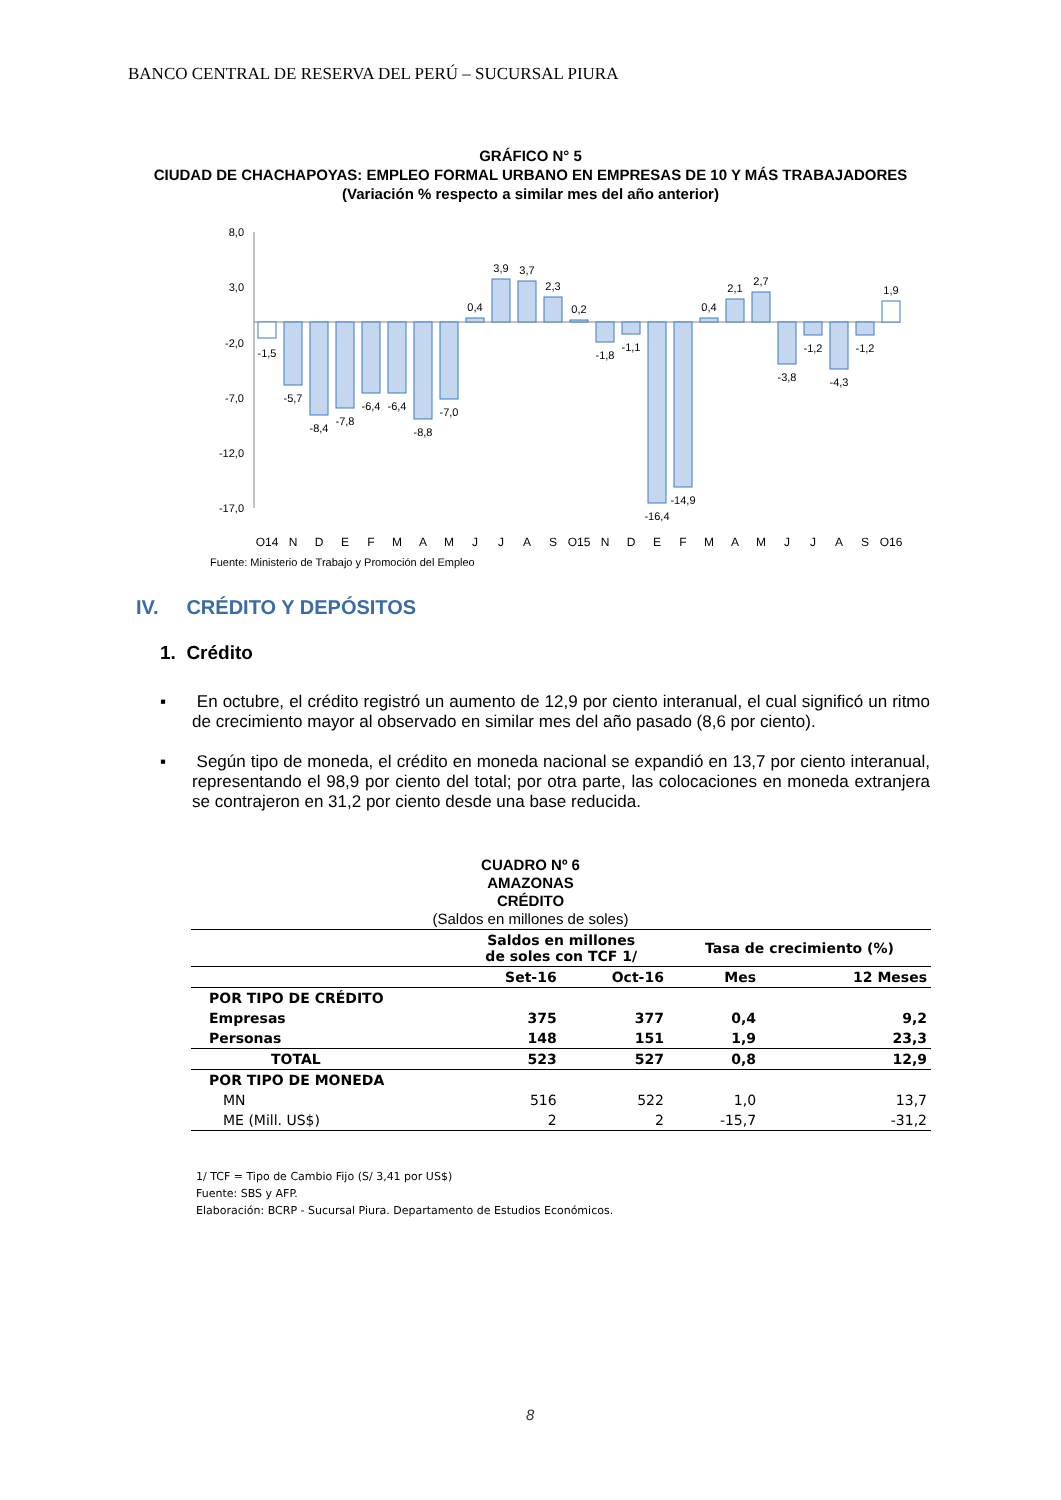BANCO CENTRAL DE RESERVA DEL PERÚ – SUCURSAL PIURA
GRÁFICO N° 5
CIUDAD DE CHACHAPOYAS: EMPLEO FORMAL URBANO EN EMPRESAS DE 10 Y MÁS TRABAJADORES
(Variación % respecto a similar mes del año anterior)
8,0
3,0
-2,0
-7,0
-12,0
-17,0
-1,5
-5,7
-8,4
-7,8
-6,4
-6,4
-8,8
-7,0
0,4
3,9
3,7
2,3
0,2
-1,8
-1,1
-16,4
-14,9
0,4
2,1
2,7
-3,8
-1,2
-4,3
-1,2
1,9
O14
N
D
E
F
M
A
M
J
J
A
S
O15
N
D
E
F
M
A
M
J
J
A
S
O16
Fuente: Ministerio de Trabajo y Promoción del Empleo
IV. CRÉDITO Y DEPÓSITOS
1. Crédito
▪ En octubre, el crédito registró un aumento de 12,9 por ciento interanual, el cual significó un ritmo de crecimiento mayor al observado en similar mes del año pasado (8,6 por ciento).
▪ Según tipo de moneda, el crédito en moneda nacional se expandió en 13,7 por ciento interanual, representando el 98,9 por ciento del total; por otra parte, las colocaciones en moneda extranjera se contrajeron en 31,2 por ciento desde una base reducida.
CUADRO Nº 6
AMAZONAS
CRÉDITO
(Saldos en millones de soles)
| | Saldos en millones de soles con TCF 1/ | | Tasa de crecimiento (%) | |
| --- | --- | --- | --- | --- |
| | Set-16 | Oct-16 | Mes | 12 Meses |
| POR TIPO DE CRÉDITO | | | | |
| Empresas | 375 | 377 | 0,4 | 9,2 |
| Personas | 148 | 151 | 1,9 | 23,3 |
| TOTAL | 523 | 527 | 0,8 | 12,9 |
| POR TIPO DE MONEDA | | | | |
| MN | 516 | 522 | 1,0 | 13,7 |
| ME (Mill. US$) | 2 | 2 | -15,7 | -31,2 |
1/ TCF = Tipo de Cambio Fijo (S/ 3,41 por US$)
Fuente: SBS y AFP.
Elaboración: BCRP - Sucursal Piura. Departamento de Estudios Económicos.
8